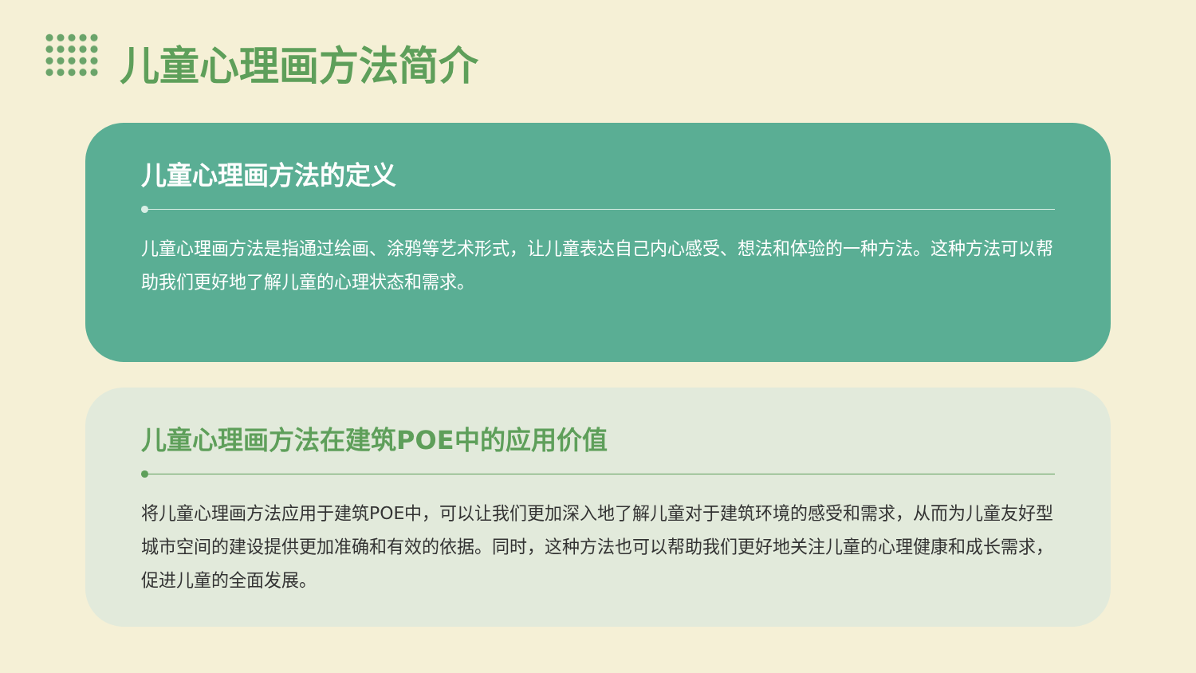儿童心理画方法简介
儿童心理画方法的定义
儿童心理画方法是指通过绘画、涂鸦等艺术形式，让儿童表达自己内心感受、想法和体验的一种方法。这种方法可以帮助我们更好地了解儿童的心理状态和需求。
儿童心理画方法在建筑POE中的应用价值
将儿童心理画方法应用于建筑POE中，可以让我们更加深入地了解儿童对于建筑环境的感受和需求，从而为儿童友好型城市空间的建设提供更加准确和有效的依据。同时，这种方法也可以帮助我们更好地关注儿童的心理健康和成长需求，促进儿童的全面发展。